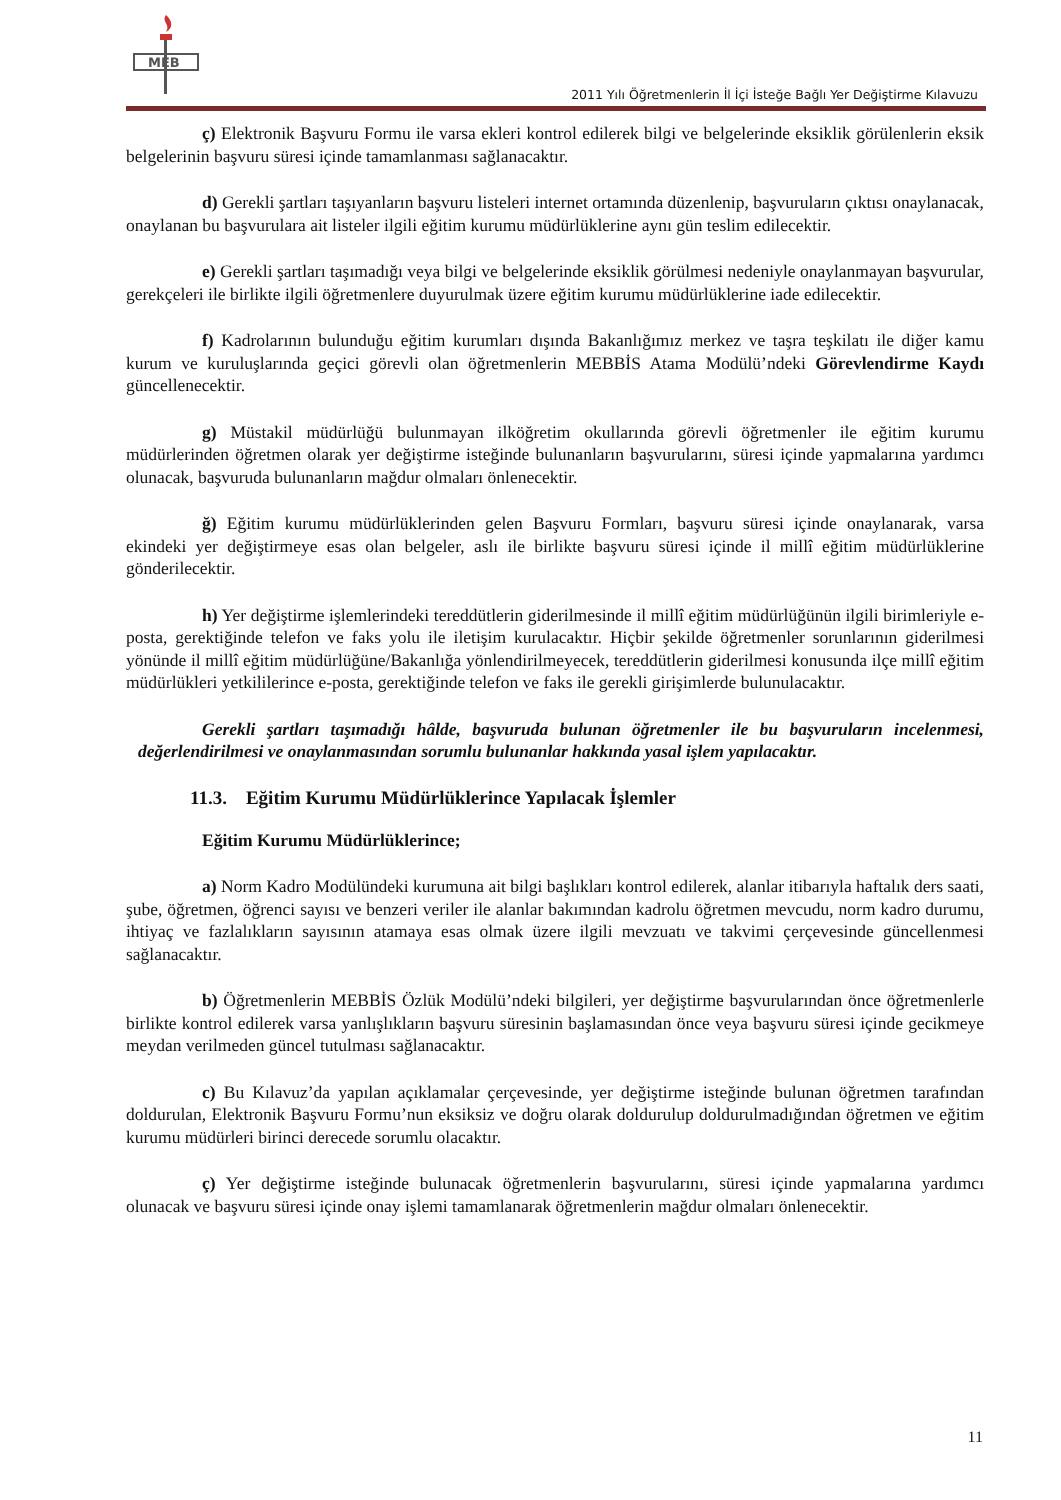MEB
2011 Yılı Öğretmenlerin İl İçi İsteğe Bağlı Yer Değiştirme Kılavuzu
ç) Elektronik Başvuru Formu ile varsa ekleri kontrol edilerek bilgi ve belgelerinde eksiklik görülenlerin eksik belgelerinin başvuru süresi içinde tamamlanması sağlanacaktır.
d) Gerekli şartları taşıyanların başvuru listeleri internet ortamında düzenlenip, başvuruların çıktısı onaylanacak, onaylanan bu başvurulara ait listeler ilgili eğitim kurumu müdürlüklerine aynı gün teslim edilecektir.
e) Gerekli şartları taşımadığı veya bilgi ve belgelerinde eksiklik görülmesi nedeniyle onaylanmayan başvurular, gerekçeleri ile birlikte ilgili öğretmenlere duyurulmak üzere eğitim kurumu müdürlüklerine iade edilecektir.
f) Kadrolarının bulunduğu eğitim kurumları dışında Bakanlığımız merkez ve taşra teşkilatı ile diğer kamu kurum ve kuruluşlarında geçici görevli olan öğretmenlerin MEBBİS Atama Modülü’ndeki Görevlendirme Kaydı güncellenecektir.
g) Müstakil müdürlüğü bulunmayan ilköğretim okullarında görevli öğretmenler ile eğitim kurumu müdürlerinden öğretmen olarak yer değiştirme isteğinde bulunanların başvurularını, süresi içinde yapmalarına yardımcı olunacak, başvuruda bulunanların mağdur olmaları önlenecektir.
ğ) Eğitim kurumu müdürlüklerinden gelen Başvuru Formları, başvuru süresi içinde onaylanarak, varsa ekindeki yer değiştirmeye esas olan belgeler, aslı ile birlikte başvuru süresi içinde il millî eğitim müdürlüklerine gönderilecektir.
h) Yer değiştirme işlemlerindeki tereddütlerin giderilmesinde il millî eğitim müdürlüğünün ilgili birimleriyle e-posta, gerektiğinde telefon ve faks yolu ile iletişim kurulacaktır. Hiçbir şekilde öğretmenler sorunlarının giderilmesi yönünde il millî eğitim müdürlüğüne/Bakanlığa yönlendirilmeyecek, tereddütlerin giderilmesi konusunda ilçe millî eğitim müdürlükleri yetkililerince e-posta, gerektiğinde telefon ve faks ile gerekli girişimlerde bulunulacaktır.
Gerekli şartları taşımadığı hâlde, başvuruda bulunan öğretmenler ile bu başvuruların incelenmesi, değerlendirilmesi ve onaylanmasından sorumlu bulunanlar hakkında yasal işlem yapılacaktır.
11.3. Eğitim Kurumu Müdürlüklerince Yapılacak İşlemler
Eğitim Kurumu Müdürlüklerince;
a) Norm Kadro Modülündeki kurumuna ait bilgi başlıkları kontrol edilerek, alanlar itibarıyla haftalık ders saati, şube, öğretmen, öğrenci sayısı ve benzeri veriler ile alanlar bakımından kadrolu öğretmen mevcudu, norm kadro durumu, ihtiyaç ve fazlalıkların sayısının atamaya esas olmak üzere ilgili mevzuatı ve takvimi çerçevesinde güncellenmesi sağlanacaktır.
b) Öğretmenlerin MEBBİS Özlük Modülü’ndeki bilgileri, yer değiştirme başvurularından önce öğretmenlerle birlikte kontrol edilerek varsa yanlışlıkların başvuru süresinin başlamasından önce veya başvuru süresi içinde gecikmeye meydan verilmeden güncel tutulması sağlanacaktır.
c) Bu Kılavuz’da yapılan açıklamalar çerçevesinde, yer değiştirme isteğinde bulunan öğretmen tarafından doldurulan, Elektronik Başvuru Formu’nun eksiksiz ve doğru olarak doldurulup doldurulmadığından öğretmen ve eğitim kurumu müdürleri birinci derecede sorumlu olacaktır.
ç) Yer değiştirme isteğinde bulunacak öğretmenlerin başvurularını, süresi içinde yapmalarına yardımcı olunacak ve başvuru süresi içinde onay işlemi tamamlanarak öğretmenlerin mağdur olmaları önlenecektir.
11